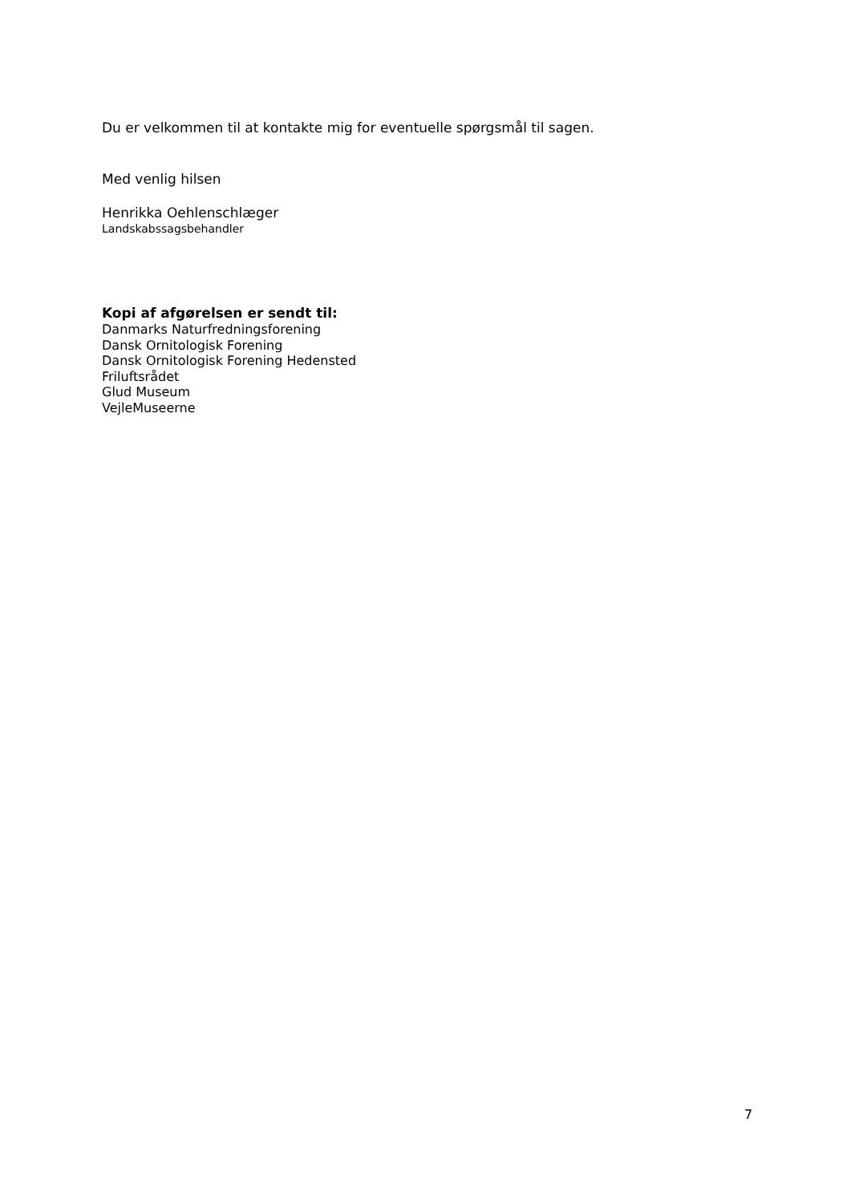Du er velkommen til at kontakte mig for eventuelle spørgsmål til sagen.
Med venlig hilsen
Henrikka Oehlenschlæger
Landskabssagsbehandler
Kopi af afgørelsen er sendt til:
Danmarks Naturfredningsforening
Dansk Ornitologisk Forening
Dansk Ornitologisk Forening Hedensted
Friluftsrådet
Glud Museum
VejleMuseerne
7